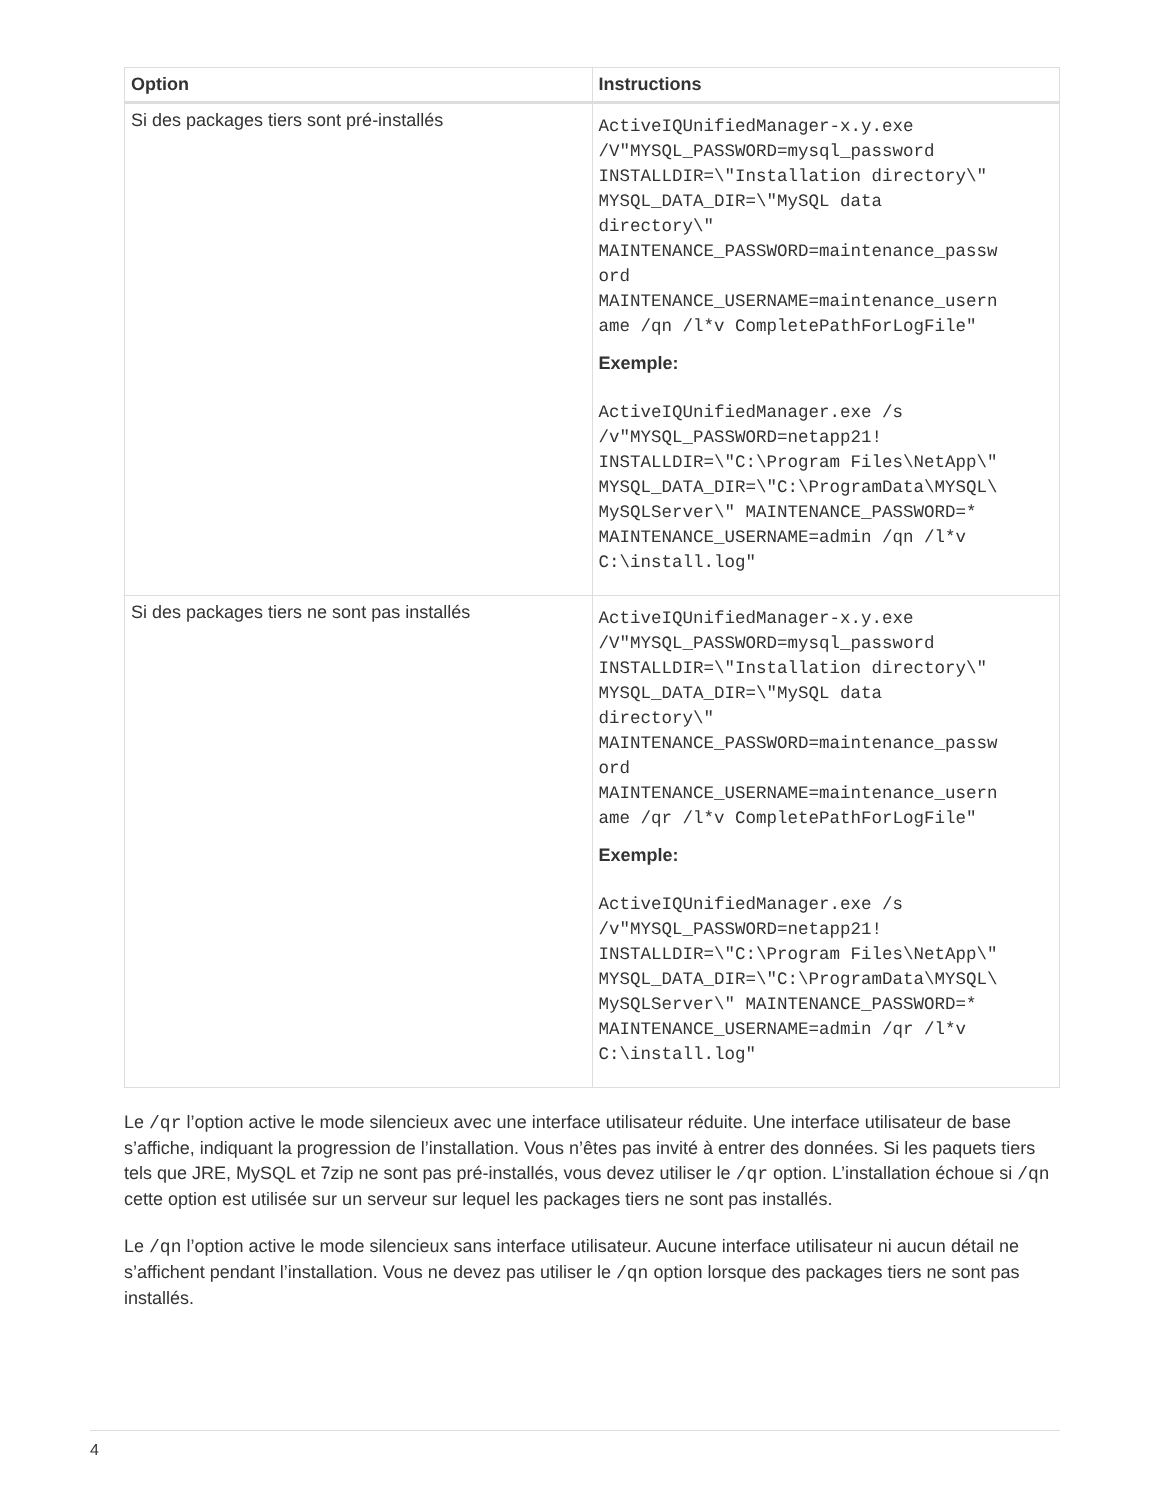| Option | Instructions |
| --- | --- |
| Si des packages tiers sont pré-installés | ActiveIQUnifiedManager-x.y.exe /V"MYSQL_PASSWORD=mysql_password INSTALLDIR=\"Installation directory\" MYSQL_DATA_DIR=\"MySQL data directory\" MAINTENANCE_PASSWORD=maintenance_passw ord MAINTENANCE_USERNAME=maintenance_usern ame /qn /l*v CompletePathForLogFile" Exemple: ActiveIQUnifiedManager.exe /s /v"MYSQL_PASSWORD=netapp21! INSTALLDIR=\"C:\Program Files\NetApp\" MYSQL_DATA_DIR=\"C:\ProgramData\MYSQL\ MySQLServer\" MAINTENANCE_PASSWORD=* MAINTENANCE_USERNAME=admin /qn /l*v C:\install.log" |
| Si des packages tiers ne sont pas installés | ActiveIQUnifiedManager-x.y.exe /V"MYSQL_PASSWORD=mysql_password INSTALLDIR=\"Installation directory\" MYSQL_DATA_DIR=\"MySQL data directory\" MAINTENANCE_PASSWORD=maintenance_passw ord MAINTENANCE_USERNAME=maintenance_usern ame /qr /l*v CompletePathForLogFile" Exemple: ActiveIQUnifiedManager.exe /s /v"MYSQL_PASSWORD=netapp21! INSTALLDIR=\"C:\Program Files\NetApp\" MYSQL_DATA_DIR=\"C:\ProgramData\MYSQL\ MySQLServer\" MAINTENANCE_PASSWORD=* MAINTENANCE_USERNAME=admin /qr /l*v C:\install.log" |
Le /qr l’option active le mode silencieux avec une interface utilisateur réduite. Une interface utilisateur de base s’affiche, indiquant la progression de l’installation. Vous n’êtes pas invité à entrer des données. Si les paquets tiers tels que JRE, MySQL et 7zip ne sont pas pré-installés, vous devez utiliser le /qr option. L’installation échoue si /qn cette option est utilisée sur un serveur sur lequel les packages tiers ne sont pas installés.
Le /qn l’option active le mode silencieux sans interface utilisateur. Aucune interface utilisateur ni aucun détail ne s’affichent pendant l’installation. Vous ne devez pas utiliser le /qn option lorsque des packages tiers ne sont pas installés.
4